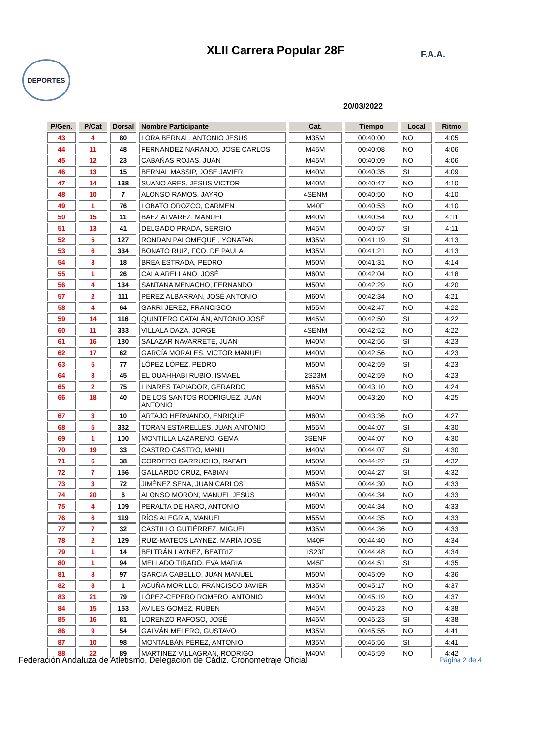XLII Carrera Popular 28F
DEPORTES
F.A.A.
20/03/2022
| P/Gen. | P/Cat | Dorsal | Nombre Participante | Cat. | Tiempo | Local | Ritmo |
| --- | --- | --- | --- | --- | --- | --- | --- |
| 43 | 4 | 80 | LORA BERNAL, ANTONIO JESUS | M35M | 00:40:00 | NO | 4:05 |
| 44 | 11 | 48 | FERNANDEZ NARANJO, JOSE CARLOS | M45M | 00:40:08 | NO | 4:06 |
| 45 | 12 | 23 | CABAÑAS ROJAS, JUAN | M45M | 00:40:09 | NO | 4:06 |
| 46 | 13 | 15 | BERNAL MASSIP, JOSE JAVIER | M40M | 00:40:35 | SI | 4:09 |
| 47 | 14 | 138 | SUANO ARES, JESUS VICTOR | M40M | 00:40:47 | NO | 4:10 |
| 48 | 10 | 7 | ALONSO RAMOS, JAYRO | 4SENM | 00:40:50 | NO | 4:10 |
| 49 | 1 | 76 | LOBATO OROZCO, CARMEN | M40F | 00:40:53 | NO | 4:10 |
| 50 | 15 | 11 | BAEZ ALVAREZ, MANUEL | M40M | 00:40:54 | NO | 4:11 |
| 51 | 13 | 41 | DELGADO PRADA, SERGIO | M45M | 00:40:57 | SI | 4:11 |
| 52 | 5 | 127 | RONDAN PALOMEQUE , YONATAN | M35M | 00:41:19 | SI | 4:13 |
| 53 | 6 | 334 | BONATO RUIZ, FCO. DE PAULA | M35M | 00:41:21 | NO | 4:13 |
| 54 | 3 | 18 | BREA ESTRADA, PEDRO | M50M | 00:41:31 | NO | 4:14 |
| 55 | 1 | 26 | CALA ARELLANO, JOSÉ | M60M | 00:42:04 | NO | 4:18 |
| 56 | 4 | 134 | SANTANA MENACHO, FERNANDO | M50M | 00:42:29 | NO | 4:20 |
| 57 | 2 | 111 | PÉREZ ALBARRAN, JOSÉ ANTONIO | M60M | 00:42:34 | NO | 4:21 |
| 58 | 4 | 64 | GARRI JEREZ, FRANCISCO | M55M | 00:42:47 | NO | 4:22 |
| 59 | 14 | 116 | QUINTERO CATALÁN, ANTONIO JOSÉ | M45M | 00:42:50 | SI | 4:22 |
| 60 | 11 | 333 | VILLALA DAZA, JORGE | 4SENM | 00:42:52 | NO | 4:22 |
| 61 | 16 | 130 | SALAZAR NAVARRETE, JUAN | M40M | 00:42:56 | SI | 4:23 |
| 62 | 17 | 62 | GARCÍA MORALES, VICTOR MANUEL | M40M | 00:42:56 | NO | 4:23 |
| 63 | 5 | 77 | LÓPEZ LÓPEZ, PEDRO | M50M | 00:42:59 | SI | 4:23 |
| 64 | 3 | 45 | EL OUAHHABI RUBIO, ISMAEL | 2S23M | 00:42:59 | NO | 4:23 |
| 65 | 2 | 75 | LINARES TAPIADOR, GERARDO | M65M | 00:43:10 | NO | 4:24 |
| 66 | 18 | 40 | DE LOS SANTOS RODRIGUEZ, JUAN ANTONIO | M40M | 00:43:20 | NO | 4:25 |
| 67 | 3 | 10 | ARTAJO HERNANDO, ENRIQUE | M60M | 00:43:36 | NO | 4:27 |
| 68 | 5 | 332 | TORAN ESTARELLES, JUAN ANTONIO | M55M | 00:44:07 | SI | 4:30 |
| 69 | 1 | 100 | MONTILLA LAZARENO, GEMA | 3SENF | 00:44:07 | NO | 4:30 |
| 70 | 19 | 33 | CASTRO CASTRO, MANU | M40M | 00:44:07 | SI | 4:30 |
| 71 | 6 | 38 | CORDERO GARRUCHO, RAFAEL | M50M | 00:44:22 | SI | 4:32 |
| 72 | 7 | 156 | GALLARDO CRUZ, FABIAN | M50M | 00:44:27 | SI | 4:32 |
| 73 | 3 | 72 | JIMÉNEZ SENA, JUAN CARLOS | M65M | 00:44:30 | NO | 4:33 |
| 74 | 20 | 6 | ALONSO MORÓN, MANUEL JESÚS | M40M | 00:44:34 | NO | 4:33 |
| 75 | 4 | 109 | PERALTA DE HARO, ANTONIO | M60M | 00:44:34 | NO | 4:33 |
| 76 | 6 | 119 | RÍOS ALEGRÍA, MANUEL | M55M | 00:44:35 | NO | 4:33 |
| 77 | 7 | 32 | CASTILLO GUTIÉRREZ, MIGUEL | M35M | 00:44:36 | NO | 4:33 |
| 78 | 2 | 129 | RUIZ-MATEOS LAYNEZ, MARÍA JOSÉ | M40F | 00:44:40 | NO | 4:34 |
| 79 | 1 | 14 | BELTRÁN LAYNEZ, BEATRIZ | 1S23F | 00:44:48 | NO | 4:34 |
| 80 | 1 | 94 | MELLADO TIRADO, EVA MARIA | M45F | 00:44:51 | SI | 4:35 |
| 81 | 8 | 97 | GARCIA CABELLO, JUAN MANUEL | M50M | 00:45:09 | NO | 4:36 |
| 82 | 8 | 1 | ACUÑA MORILLO, FRANCISCO JAVIER | M35M | 00:45:17 | NO | 4:37 |
| 83 | 21 | 79 | LÓPEZ-CEPERO ROMERO, ANTONIO | M40M | 00:45:19 | NO | 4:37 |
| 84 | 15 | 153 | AVILES GOMEZ, RUBEN | M45M | 00:45:23 | NO | 4:38 |
| 85 | 16 | 81 | LORENZO RAFOSO, JOSÉ | M45M | 00:45:23 | SI | 4:38 |
| 86 | 9 | 54 | GALVÁN MELERO, GUSTAVO | M35M | 00:45:55 | NO | 4:41 |
| 87 | 10 | 98 | MONTALBÁN PÉREZ, ANTONIO | M35M | 00:45:56 | SI | 4:41 |
| 88 | 22 | 89 | MARTINEZ VILLAGRAN, RODRIGO | M40M | 00:45:59 | NO | 4:42 |
Federación Andaluza de Atletismo, Delegación de Cádiz. Cronometraje Oficial
Página 2 de 4